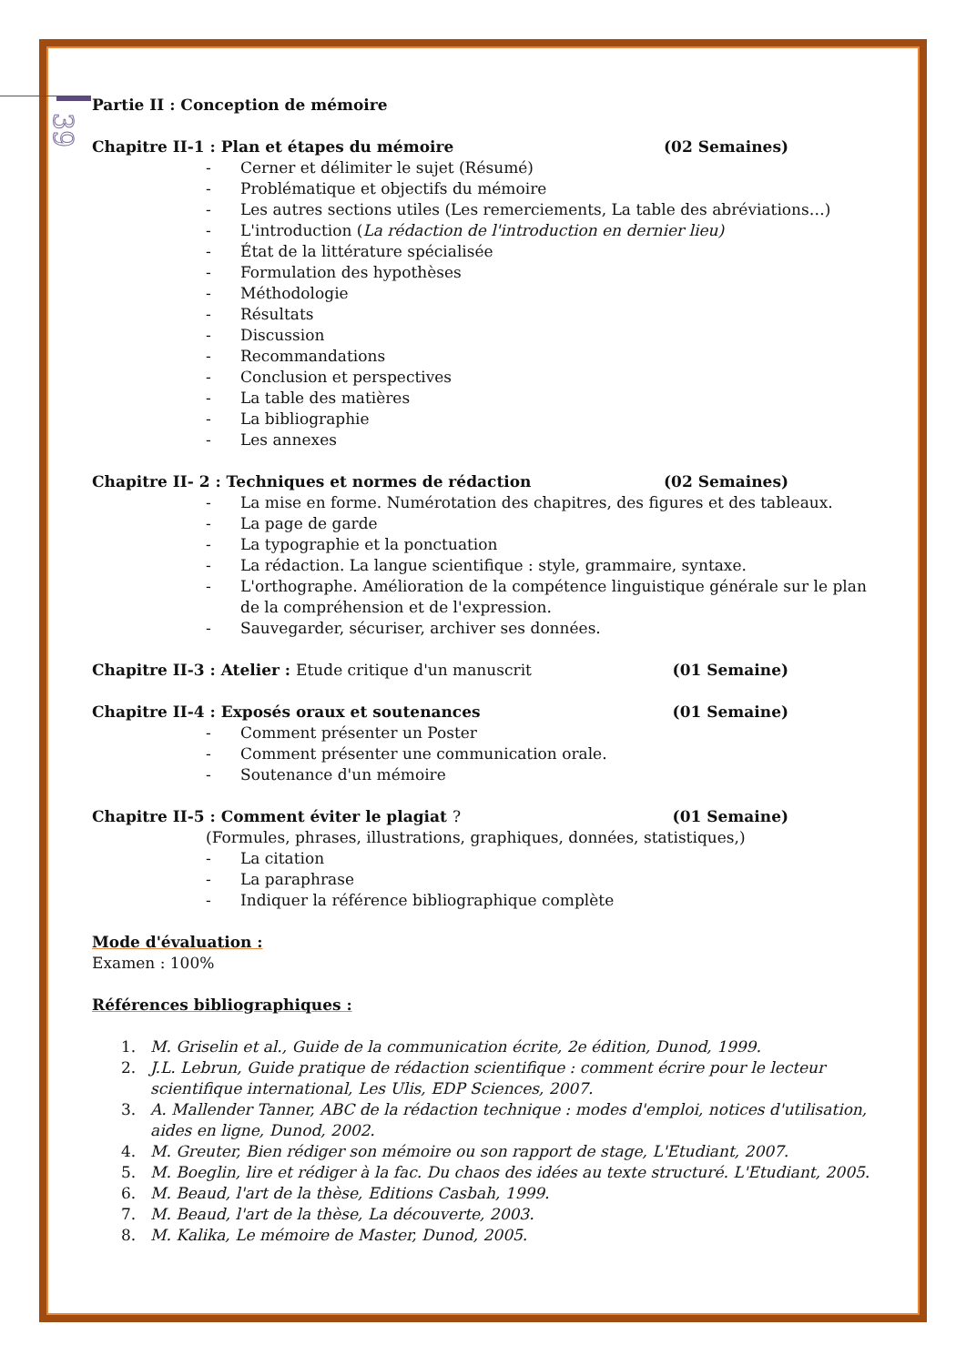39
Partie II : Conception de mémoire
Chapitre II-1 : Plan et étapes du mémoire (02 Semaines)
- Cerner et délimiter le sujet (Résumé)
- Problématique et objectifs du mémoire
- Les autres sections utiles (Les remerciements, La table des abréviations…)
- L'introduction (La rédaction de l'introduction en dernier lieu)
- État de la littérature spécialisée
- Formulation des hypothèses
- Méthodologie
- Résultats
- Discussion
- Recommandations
- Conclusion et perspectives
- La table des matières
- La bibliographie
- Les annexes
Chapitre II- 2 : Techniques et normes de rédaction (02 Semaines)
- La mise en forme. Numérotation des chapitres, des figures et des tableaux.
- La page de garde
- La typographie et la ponctuation
- La rédaction. La langue scientifique : style, grammaire, syntaxe.
- L'orthographe. Amélioration de la compétence linguistique générale sur le plan de la compréhension et de l'expression.
- Sauvegarder, sécuriser, archiver ses données.
Chapitre II-3 : Atelier : Etude critique d'un manuscrit (01 Semaine)
Chapitre II-4 : Exposés oraux et soutenances (01 Semaine)
- Comment présenter un Poster
- Comment présenter une communication orale.
- Soutenance d'un mémoire
Chapitre II-5 : Comment éviter le plagiat ? (01 Semaine)
(Formules, phrases, illustrations, graphiques, données, statistiques,)
- La citation
- La paraphrase
- Indiquer la référence bibliographique complète
Mode d'évaluation :
Examen : 100%
Références bibliographiques :
1. M. Griselin et al., Guide de la communication écrite, 2e édition, Dunod, 1999.
2. J.L. Lebrun, Guide pratique de rédaction scientifique : comment écrire pour le lecteur scientifique international, Les Ulis, EDP Sciences, 2007.
3. A. Mallender Tanner, ABC de la rédaction technique : modes d'emploi, notices d'utilisation, aides en ligne, Dunod, 2002.
4. M. Greuter, Bien rédiger son mémoire ou son rapport de stage, L'Etudiant, 2007.
5. M. Boeglin, lire et rédiger à la fac. Du chaos des idées au texte structuré. L'Etudiant, 2005.
6. M. Beaud, l'art de la thèse, Editions Casbah, 1999.
7. M. Beaud, l'art de la thèse, La découverte, 2003.
8. M. Kalika, Le mémoire de Master, Dunod, 2005.